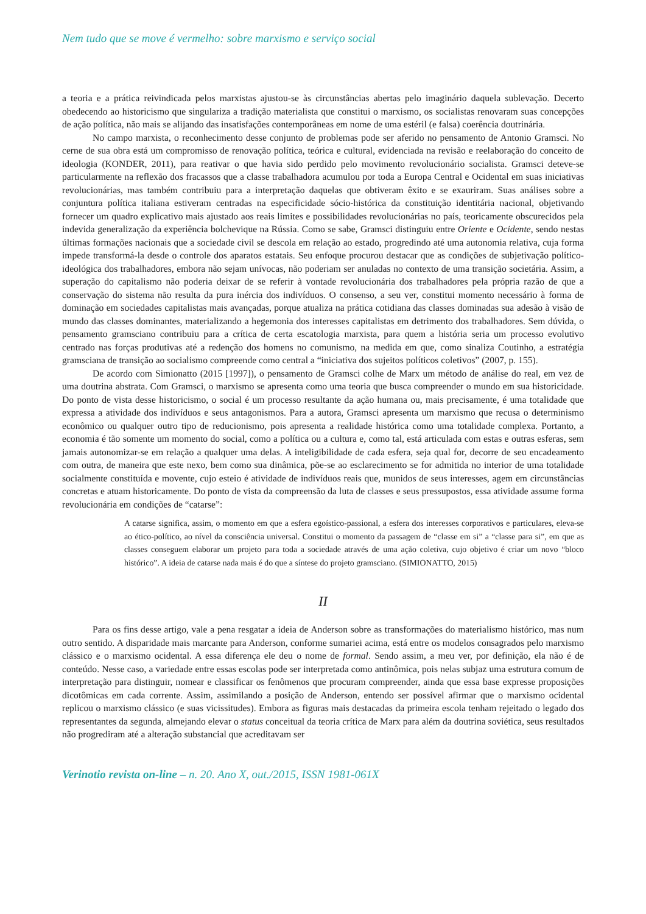Nem tudo que se move é vermelho: sobre marxismo e serviço social
a teoria e a prática reivindicada pelos marxistas ajustou-se às circunstâncias abertas pelo imaginário daquela sublevação. Decerto obedecendo ao historicismo que singulariza a tradição materialista que constitui o marxismo, os socialistas renovaram suas concepções de ação política, não mais se alijando das insatisfações contemporâneas em nome de uma estéril (e falsa) coerência doutrinária.
No campo marxista, o reconhecimento desse conjunto de problemas pode ser aferido no pensamento de Antonio Gramsci. No cerne de sua obra está um compromisso de renovação política, teórica e cultural, evidenciada na revisão e reelaboração do conceito de ideologia (KONDER, 2011), para reativar o que havia sido perdido pelo movimento revolucionário socialista. Gramsci deteve-se particularmente na reflexão dos fracassos que a classe trabalhadora acumulou por toda a Europa Central e Ocidental em suas iniciativas revolucionárias, mas também contribuiu para a interpretação daquelas que obtiveram êxito e se exauriram. Suas análises sobre a conjuntura política italiana estiveram centradas na especificidade sócio-histórica da constituição identitária nacional, objetivando fornecer um quadro explicativo mais ajustado aos reais limites e possibilidades revolucionárias no país, teoricamente obscurecidos pela indevida generalização da experiência bolchevique na Rússia. Como se sabe, Gramsci distinguiu entre Oriente e Ocidente, sendo nestas últimas formações nacionais que a sociedade civil se descola em relação ao estado, progredindo até uma autonomia relativa, cuja forma impede transformá-la desde o controle dos aparatos estatais. Seu enfoque procurou destacar que as condições de subjetivação político-ideológica dos trabalhadores, embora não sejam unívocas, não poderiam ser anuladas no contexto de uma transição societária. Assim, a superação do capitalismo não poderia deixar de se referir à vontade revolucionária dos trabalhadores pela própria razão de que a conservação do sistema não resulta da pura inércia dos indivíduos. O consenso, a seu ver, constitui momento necessário à forma de dominação em sociedades capitalistas mais avançadas, porque atualiza na prática cotidiana das classes dominadas sua adesão à visão de mundo das classes dominantes, materializando a hegemonia dos interesses capitalistas em detrimento dos trabalhadores. Sem dúvida, o pensamento gramsciano contribuiu para a crítica de certa escatologia marxista, para quem a história seria um processo evolutivo centrado nas forças produtivas até a redenção dos homens no comunismo, na medida em que, como sinaliza Coutinho, a estratégia gramsciana de transição ao socialismo compreende como central a “iniciativa dos sujeitos políticos coletivos” (2007, p. 155).
De acordo com Simionatto (2015 [1997]), o pensamento de Gramsci colhe de Marx um método de análise do real, em vez de uma doutrina abstrata. Com Gramsci, o marxismo se apresenta como uma teoria que busca compreender o mundo em sua historicidade. Do ponto de vista desse historicismo, o social é um processo resultante da ação humana ou, mais precisamente, é uma totalidade que expressa a atividade dos indivíduos e seus antagonismos. Para a autora, Gramsci apresenta um marxismo que recusa o determinismo econômico ou qualquer outro tipo de reducionismo, pois apresenta a realidade histórica como uma totalidade complexa. Portanto, a economia é tão somente um momento do social, como a política ou a cultura e, como tal, está articulada com estas e outras esferas, sem jamais autonomizar-se em relação a qualquer uma delas. A inteligibilidade de cada esfera, seja qual for, decorre de seu encadeamento com outra, de maneira que este nexo, bem como sua dinâmica, põe-se ao esclarecimento se for admitida no interior de uma totalidade socialmente constituída e movente, cujo esteio é atividade de indivíduos reais que, munidos de seus interesses, agem em circunstâncias concretas e atuam historicamente. Do ponto de vista da compreensão da luta de classes e seus pressupostos, essa atividade assume forma revolucionária em condições de “catarse”:
A catarse significa, assim, o momento em que a esfera egoístico-passional, a esfera dos interesses corporativos e particulares, eleva-se ao ético-político, ao nível da consciência universal. Constitui o momento da passagem de “classe em si” a “classe para si”, em que as classes conseguem elaborar um projeto para toda a sociedade através de uma ação coletiva, cujo objetivo é criar um novo “bloco histórico”. A ideia de catarse nada mais é do que a síntese do projeto gramsciano. (SIMIONATTO, 2015)
II
Para os fins desse artigo, vale a pena resgatar a ideia de Anderson sobre as transformações do materialismo histórico, mas num outro sentido. A disparidade mais marcante para Anderson, conforme sumariei acima, está entre os modelos consagrados pelo marxismo clássico e o marxismo ocidental. A essa diferença ele deu o nome de formal. Sendo assim, a meu ver, por definição, ela não é de conteúdo. Nesse caso, a variedade entre essas escolas pode ser interpretada como antinômica, pois nelas subjaz uma estrutura comum de interpretação para distinguir, nomear e classificar os fenômenos que procuram compreender, ainda que essa base expresse proposições dicotômicas em cada corrente. Assim, assimilando a posição de Anderson, entendo ser possível afirmar que o marxismo ocidental replicou o marxismo clássico (e suas vicissitudes). Embora as figuras mais destacadas da primeira escola tenham rejeitado o legado dos representantes da segunda, almejando elevar o status conceitual da teoria crítica de Marx para além da doutrina soviética, seus resultados não progrediram até a alteração substancial que acreditavam ser
Verinotio revista on-line – n. 20. Ano X, out./2015, ISSN 1981-061X